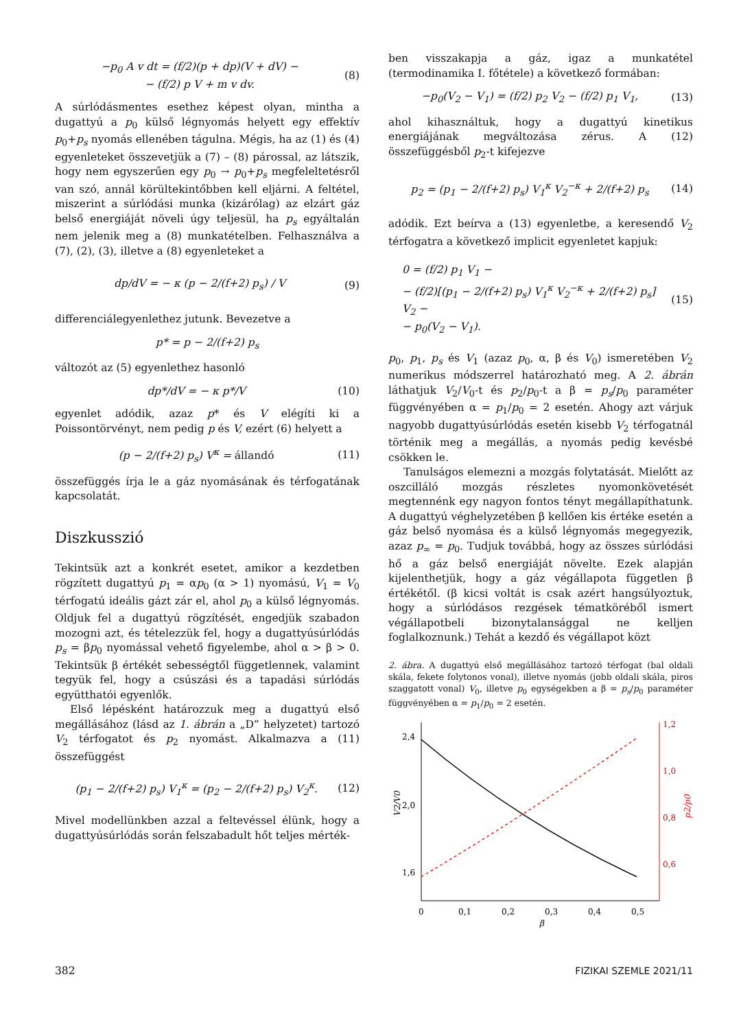−p<sub>0</sub> A v dt = (f/2)(p + dp)(V + dV) −
− (f/2) p V + m v dv.
(8)
A súrlódásmentes esethez képest olyan, mintha a dugattyú a p<sub>0</sub> külső légnyomás helyett egy effektív p<sub>0</sub>+p<sub>s</sub> nyomás ellenében tágulna. Mégis, ha az (1) és (4) egyenleteket összevetjük a (7) – (8) párossal, az látszik, hogy nem egyszerűen egy p<sub>0</sub> → p<sub>0</sub>+p<sub>s</sub> megfeleltetésről van szó, annál körültekintőbben kell eljárni. A feltétel, miszerint a súrlódási munka (kizárólag) az elzárt gáz belső energiáját növeli úgy teljesül, ha p<sub>s</sub> egyáltalán nem jelenik meg a (8) munkatételben. Felhasználva a (7), (2), (3), illetve a (8) egyenleteket a
dp/dV = − κ (p − 2/(f+2) p<sub>s</sub>) / V
(9)
differenciálegyenlethez jutunk. Bevezetve a
p* = p − 2/(f+2) p<sub>s</sub>
változót az (5) egyenlethez hasonló
dp*/dV = − κ p*/V (10)
egyenlet adódik, azaz p* és V elégíti ki a Poissontörvényt, nem pedig p és V, ezért (6) helyett a
(p − 2/(f+2) p<sub>s</sub>) V<sup>κ</sup> = állandó (11)
összefüggés írja le a gáz nyomásának és térfogatának kapcsolatát.
Diszkusszió
Tekintsük azt a konkrét esetet, amikor a kezdetben rögzített dugattyú p<sub>1</sub> = αp<sub>0</sub> (α > 1) nyomású, V<sub>1</sub> = V<sub>0</sub> térfogatú ideális gázt zár el, ahol p<sub>0</sub> a külső légnyomás. Oldjuk fel a dugattyú rögzítését, engedjük szabadon mozogni azt, és tételezzük fel, hogy a dugattyúsúrlódás p<sub>s</sub> = βp<sub>0</sub> nyomással vehető figyelembe, ahol α > β > 0. Tekintsük β értékét sebességtől függetlennek, valamint tegyük fel, hogy a csúszási és a tapadási súrlódás együtthatói egyenlők.
Első lépésként határozzuk meg a dugattyú első megállásához (lásd az 1. ábrán a „D” helyzetet) tartozó V<sub>2</sub> térfogatot és p<sub>2</sub> nyomást. Alkalmazva a (11) összefüggést
(p<sub>1</sub> − 2/(f+2) p<sub>s</sub>) V<sub>1</sub><sup>κ</sup> = (p<sub>2</sub> − 2/(f+2) p<sub>s</sub>) V<sub>2</sub><sup>κ</sup>.
(12)
Mivel modellünkben azzal a feltevéssel élünk, hogy a dugattyúsúrlódás során felszabadult hőt teljes mérték-
ben visszakapja a gáz, igaz a munkatétel (termodinamika I. főtétele) a következő formában:
−p<sub>0</sub>(V<sub>2</sub> − V<sub>1</sub>) = (f/2) p<sub>2</sub> V<sub>2</sub> − (f/2) p<sub>1</sub> V<sub>1</sub>,
(13)
ahol kihasználtuk, hogy a dugattyú kinetikus energiájának megváltozása zérus. A (12) összefüggésből p<sub>2</sub>-t kifejezve
p<sub>2</sub> = (p<sub>1</sub> − 2/(f+2) p<sub>s</sub>) V<sub>1</sub><sup>κ</sup> V<sub>2</sub><sup>−κ</sup> + 2/(f+2) p<sub>s</sub>
(14)
adódik. Ezt beírva a (13) egyenletbe, a keresendő V<sub>2</sub> térfogatra a következő implicit egyenletet kapjuk:
0 = (f/2) p<sub>1</sub> V<sub>1</sub> −
− (f/2)[(p<sub>1</sub> − 2/(f+2) p<sub>s</sub>) V<sub>1</sub><sup>κ</sup> V<sub>2</sub><sup>−κ</sup> + 2/(f+2) p<sub>s</sub>] V<sub>2</sub> −
− p<sub>0</sub>(V<sub>2</sub> − V<sub>1</sub>).
(15)
p<sub>0</sub>, p<sub>1</sub>, p<sub>s</sub> és V<sub>1</sub> (azaz p<sub>0</sub>, α, β és V<sub>0</sub>) ismeretében V<sub>2</sub> numerikus módszerrel határozható meg. A 2. ábrán láthatjuk V<sub>2</sub>/V<sub>0</sub>-t és p<sub>2</sub>/p<sub>0</sub>-t a β = p<sub>s</sub>/p<sub>0</sub> paraméter függvényében α = p<sub>1</sub>/p<sub>0</sub> = 2 esetén. Ahogy azt várjuk nagyobb dugattyúsúrlódás esetén kisebb V<sub>2</sub> térfogatnál történik meg a megállás, a nyomás pedig kevésbé csökken le.
Tanulságos elemezni a mozgás folytatását. Mielőtt az oszcilláló mozgás részletes nyomonkövetését megtennénk egy nagyon fontos tényt megállapíthatunk. A dugattyú véghelyzetében β kellően kis értéke esetén a gáz belső nyomása és a külső légnyomás megegyezik, azaz p<sub>∞</sub> = p<sub>0</sub>. Tudjuk továbbá, hogy az összes súrlódási hő a gáz belső energiáját növelte. Ezek alapján kijelenthetjük, hogy a gáz végállapota független β értékétől. (β kicsi voltát is csak azért hangsúlyoztuk, hogy a súrlódásos rezgések tématköréből ismert végállapotbeli bizonytalansággal ne kelljen foglalkoznunk.) Tehát a kezdő és végállapot közt
2. ábra. A dugattyú első megállásához tartozó térfogat (bal oldali skála, fekete folytonos vonal), illetve nyomás (jobb oldali skála, piros szaggatott vonal) V<sub>0</sub>, illetve p<sub>0</sub> egységekben a β = p<sub>s</sub>/p<sub>0</sub> paraméter függvényében α = p<sub>1</sub>/p<sub>0</sub> = 2 esetén.
2,4
2,0
1,6
1,2
1,0
0,8
0,6
0
0,1
0,2
0,3
0,4
0,5
β
V2/V0
p2/p0
382 FIZIKAI SZEMLE 2021/11